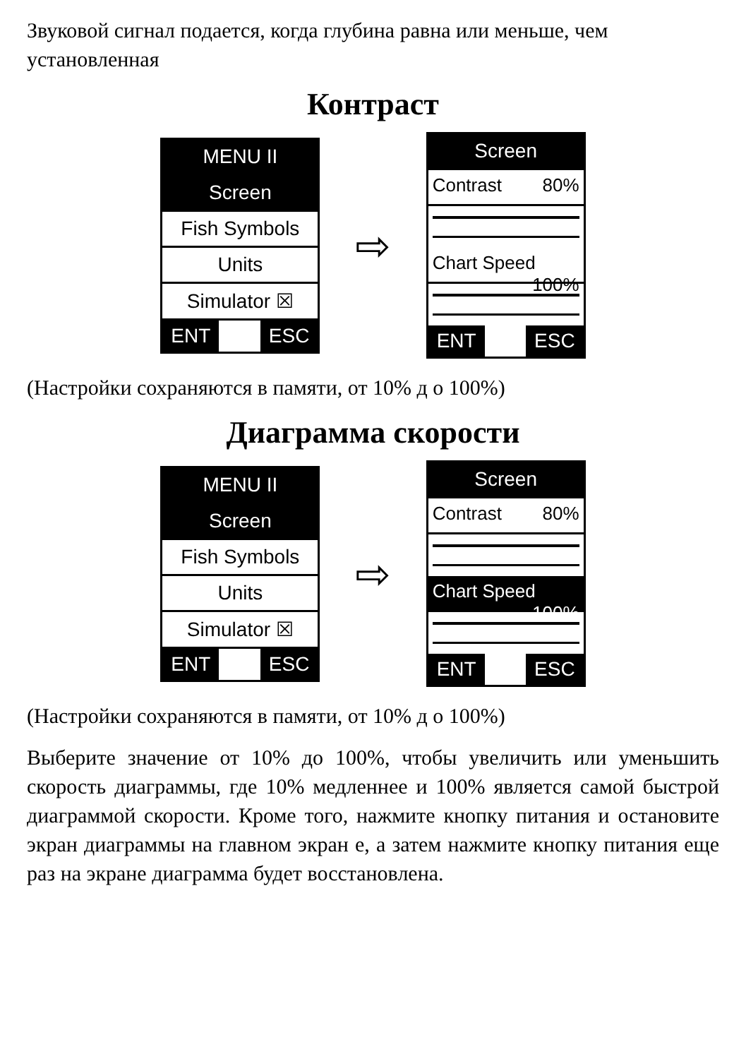Звуковой сигнал подается, когда глубина равна или меньше, чем установленная
Контраст
MENU II
Screen
Fish Symbols
Units
Simulator ☒
ENT ESC
⇨
Screen
Contrast 80%
Chart Speed 100%
ENT ESC
(Настройки сохраняются в памяти, от 10% д о 100%)
Диаграмма скорости
MENU II
Screen
Fish Symbols
Units
Simulator ☒
ENT ESC
⇨
Screen
Contrast 80%
Chart Speed 100%
ENT ESC
(Настройки сохраняются в памяти, от 10% д о 100%)
Выберите значение от 10% до 100%, чтобы увеличить или уменьшить скорость диаграммы, где 10% медленнее и 100% является самой быстрой диаграммой скорости. Кроме того, нажмите кнопку питания и остановите экран диаграммы на главном экран е, а затем нажмите кнопку питания еще раз на экране диаграмма будет восстановлена.